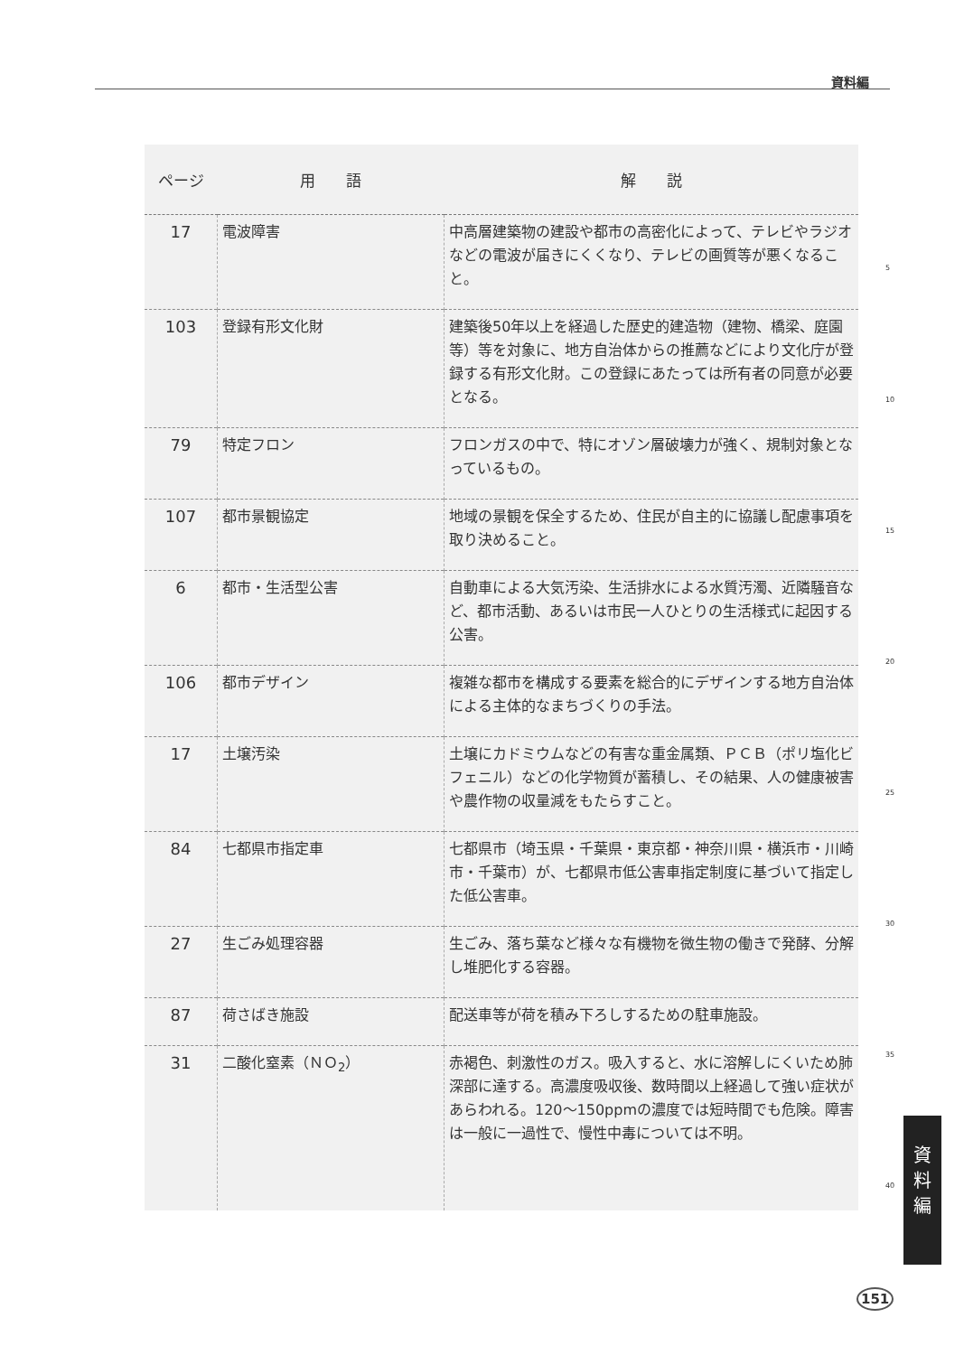資料編
| ページ | 用 語 | 解 説 |
| --- | --- | --- |
| 17 | 電波障害 | 中高層建築物の建設や都市の高密化によって、テレビやラジオなどの電波が届きにくくなり、テレビの画質等が悪くなること。 |
| 103 | 登録有形文化財 | 建築後50年以上を経過した歴史的建造物（建物、橋梁、庭園等）等を対象に、地方自治体からの推薦などにより文化庁が登録する有形文化財。この登録にあたっては所有者の同意が必要となる。 |
| 79 | 特定フロン | フロンガスの中で、特にオゾン層破壊力が強く、規制対象となっているもの。 |
| 107 | 都市景観協定 | 地域の景観を保全するため、住民が自主的に協議し配慮事項を取り決めること。 |
| 6 | 都市・生活型公害 | 自動車による大気汚染、生活排水による水質汚濁、近隣騒音など、都市活動、あるいは市民一人ひとりの生活様式に起因する公害。 |
| 106 | 都市デザイン | 複雑な都市を構成する要素を総合的にデザインする地方自治体による主体的なまちづくりの手法。 |
| 17 | 土壌汚染 | 土壌にカドミウムなどの有害な重金属類、ＰＣＢ（ポリ塩化ビフェニル）などの化学物質が蓄積し、その結果、人の健康被害や農作物の収量減をもたらすこと。 |
| 84 | 七都県市指定車 | 七都県市（埼玉県・千葉県・東京都・神奈川県・横浜市・川崎市・千葉市）が、七都県市低公害車指定制度に基づいて指定した低公害車。 |
| 27 | 生ごみ処理容器 | 生ごみ、落ち葉など様々な有機物を微生物の働きで発酵、分解し堆肥化する容器。 |
| 87 | 荷さばき施設 | 配送車等が荷を積み下ろしするための駐車施設。 |
| 31 | 二酸化窒素（ＮＯ<sub>2</sub>） | 赤褐色、刺激性のガス。吸入すると、水に溶解しにくいため肺深部に達する。高濃度吸収後、数時間以上経過して強い症状があらわれる。120～150ppmの濃度では短時間でも危険。障害は一般に一過性で、慢性中毒については不明。 |
5
10
15
20
25
30
35
40
資
料
編
151